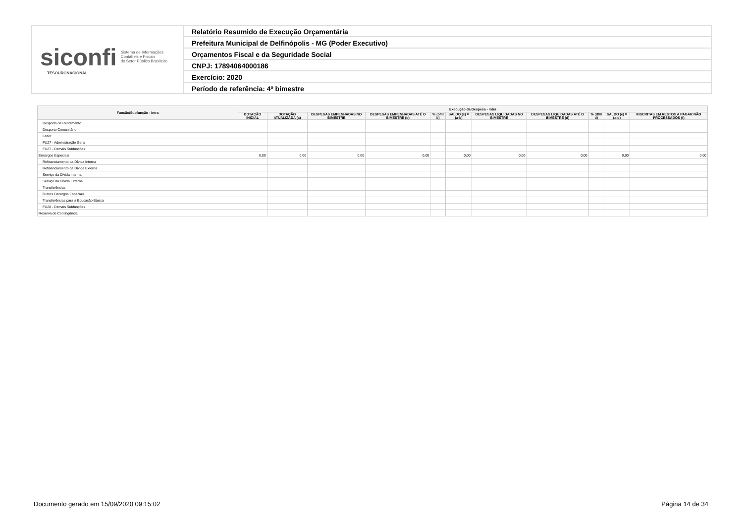siconfi Sistema de Informações
Contábeis e Fiscais
do Setor Público Brasileiro
TESOURONACIONAL
Relatório Resumido de Execução Orçamentária
Prefeitura Municipal de Delfinópolis - MG (Poder Executivo)
Orçamentos Fiscal e da Seguridade Social
CNPJ: 17894064000186
Exercício: 2020
Período de referência: 4º bimestre
| Função/Subfunção - Intra | Execução da Despesa - Intra | | | | | | | | | | |
| --- | --- | --- | --- | --- | --- | --- | --- | --- | --- | --- | --- |
| | DOTAÇÃO INICIAL | DOTAÇÃO ATUALIZADA (a) | DESPESAS EMPENHADAS NO BIMESTRE | DESPESAS EMPENHADAS ATÉ O BIMESTRE (b) | % (b/III b) | SALDO (c) = (a-b) | DESPESAS LIQUIDADAS NO BIMESTRE | DESPESAS LIQUIDADAS ATÉ O BIMESTRE (d) | % (d/III d) | SALDO (e) = (a-d) | INSCRITAS EM RESTOS A PAGAR NÃO PROCESSADOS (f) |
| Desporto de Rendimento | | | | | | | | | | | |
| Desporto Comunitário | | | | | | | | | | | |
| Lazer | | | | | | | | | | | |
| FU27 - Administração Geral | | | | | | | | | | | |
| FU27 - Demais Subfunções | | | | | | | | | | | |
| Encargos Especiais | 0,00 | 0,00 | 0,00 | 0,00 | | 0,00 | 0,00 | 0,00 | | 0,00 | 0,00 |
| Refinanciamento da Dívida Interna | | | | | | | | | | | |
| Refinanciamento da Dívida Externa | | | | | | | | | | | |
| Serviço da Dívida Interna | | | | | | | | | | | |
| Serviço da Dívida Externa | | | | | | | | | | | |
| Transferências | | | | | | | | | | | |
| Outros Encargos Especiais | | | | | | | | | | | |
| Transferências para a Educação Básica | | | | | | | | | | | |
| FU28 - Demais Subfunções | | | | | | | | | | | |
| Reserva de Contingência | | | | | | | | | | | |
Documento gerado em 15/09/2020 09:15:02
Página 14 de 34